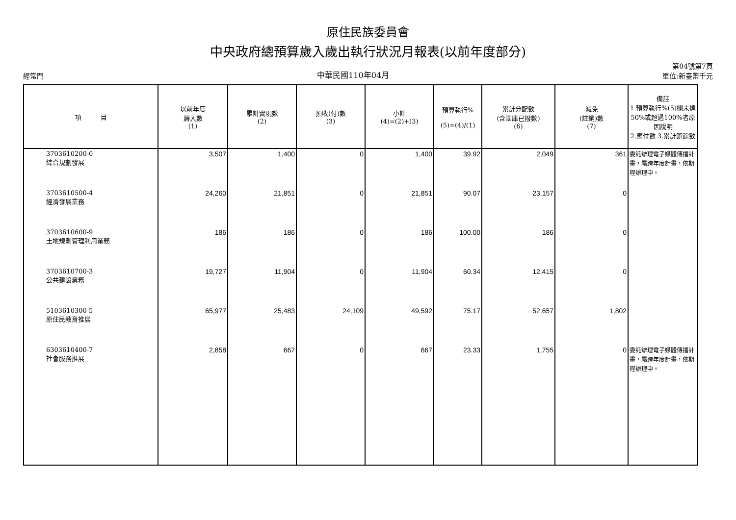原住民族委員會
中央政府總預算歲入歲出執行狀況月報表(以前年度部分)
經常門 中華民國110年04月 第04號第7頁
單位:新臺幣千元
| 項 目 | 以前年度 轉入數 (1) | 累計實現數 (2) | 預收(付)數 (3) | 小計 (4)=(2)+(3) | 預算執行% (5)=(4)/(1) | 累計分配數 (含國庫已撥數) (6) | 減免 (註銷)數 (7) | 備註 1.預算執行%(5)欄未達50%或超過100%者原因說明 2.應付數 3.累計節餘數 |
| --- | --- | --- | --- | --- | --- | --- | --- | --- |
| 3703610200-0 綜合規劃發展 | 3,507 | 1,400 | 0 | 1,400 | 39.92 | 2,049 | 361 | 委託辦理電子媒體傳播計畫，屬跨年度計畫，依期程辦理中。 |
| 3703610500-4 經濟發展業務 | 24,260 | 21,851 | 0 | 21,851 | 90.07 | 23,157 | 0 | |
| 3703610600-9 土地規劃管理利用業務 | 186 | 186 | 0 | 186 | 100.00 | 186 | 0 | |
| 3703610700-3 公共建設業務 | 19,727 | 11,904 | 0 | 11,904 | 60.34 | 12,415 | 0 | |
| 5103610300-5 原住民教育推展 | 65,977 | 25,483 | 24,109 | 49,592 | 75.17 | 52,657 | 1,802 | |
| 6303610400-7 社會服務推展 | 2,858 | 667 | 0 | 667 | 23.33 | 1,755 | 0 | 委託辦理電子媒體傳播計畫，屬跨年度計畫，依期程辦理中。 |